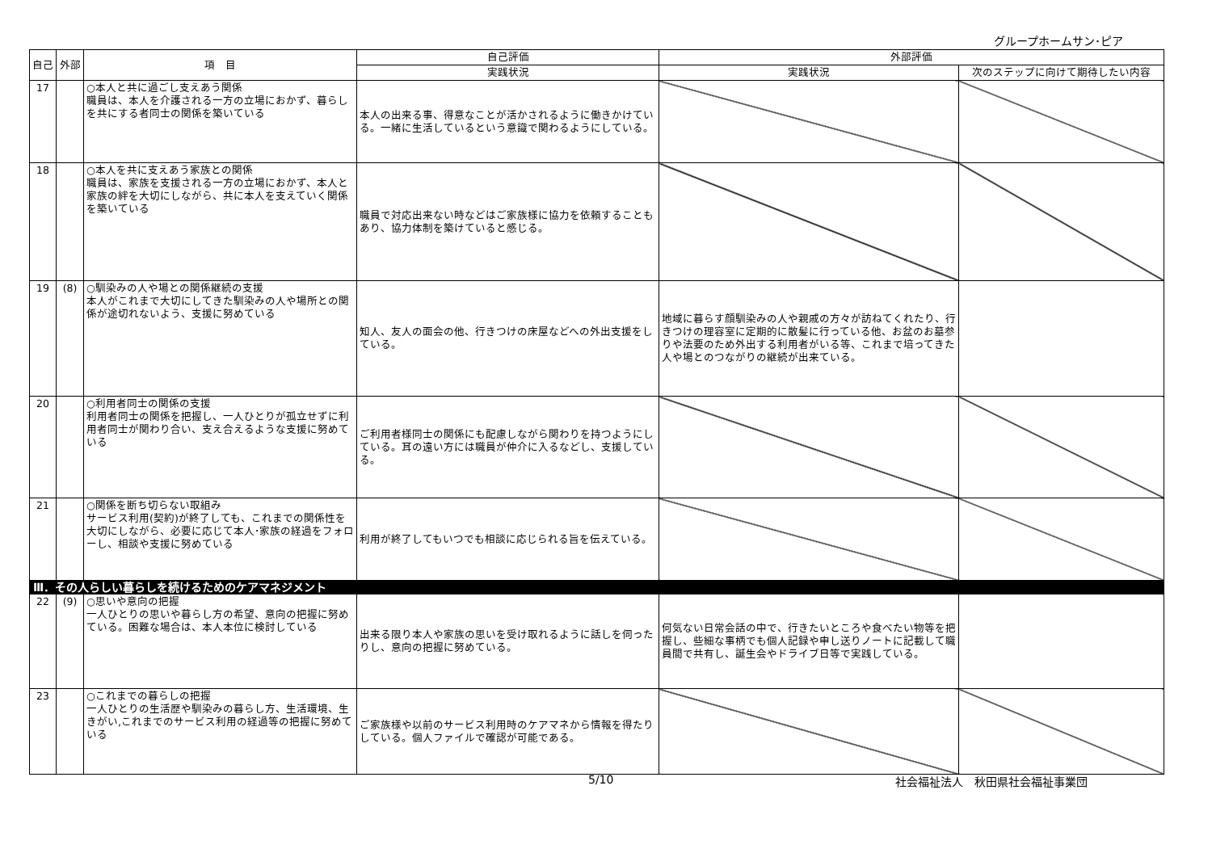グループホームサン･ピア
| 自己 | 外部 | 項 目 | 自己評価 | 外部評価 | |
| --- | --- | --- | --- | --- | --- |
| | | | 実践状況 | 実践状況 | 次のステップに向けて期待したい内容 |
| 17 | | ○本人と共に過ごし支えあう関係 職員は、本人を介護される一方の立場におかず、暮らしを共にする者同士の関係を築いている | 本人の出来る事、得意なことが活かされるように働きかけている。一緒に生活しているという意識で関わるようにしている。 | | |
| 18 | | ○本人を共に支えあう家族との関係 職員は、家族を支援される一方の立場におかず、本人と家族の絆を大切にしながら、共に本人を支えていく関係を築いている | 職員で対応出来ない時などはご家族様に協力を依頼することもあり、協力体制を築けていると感じる。 | | |
| 19 | (8) | ○馴染みの人や場との関係継続の支援 本人がこれまで大切にしてきた馴染みの人や場所との関係が途切れないよう、支援に努めている | 知人、友人の面会の他、行きつけの床屋などへの外出支援をしている。 | 地域に暮らす顔馴染みの人や親戚の方々が訪ねてくれたり、行きつけの理容室に定期的に散髪に行っている他、お盆のお墓参りや法要のため外出する利用者がいる等、これまで培ってきた人や場とのつながりの継続が出来ている。 | |
| 20 | | ○利用者同士の関係の支援 利用者同士の関係を把握し、一人ひとりが孤立せずに利用者同士が関わり合い、支え合えるような支援に努めている | ご利用者様同士の関係にも配慮しながら関わりを持つようにしている。耳の遠い方には職員が仲介に入るなどし、支援している。 | | |
| 21 | | ○関係を断ち切らない取組み サービス利用(契約)が終了しても、これまでの関係性を大切にしながら、必要に応じて本人･家族の経過をフォローし、相談や支援に努めている | 利用が終了してもいつでも相談に応じられる旨を伝えている。 | | |
| Ⅲ．その人らしい暮らしを続けるためのケアマネジメント | | | | | |
| 22 | (9) | ○思いや意向の把握 一人ひとりの思いや暮らし方の希望、意向の把握に努めている。困難な場合は、本人本位に検討している | 出来る限り本人や家族の思いを受け取れるように話しを伺ったりし、意向の把握に努めている。 | 何気ない日常会話の中で、行きたいところや食べたい物等を把握し、些細な事柄でも個人記録や申し送りノートに記載して職員間で共有し、誕生会やドライブ日等で実践している。 | |
| 23 | | ○これまでの暮らしの把握 一人ひとりの生活歴や馴染みの暮らし方、生活環境、生きがい,これまでのサービス利用の経過等の把握に努めている | ご家族様や以前のサービス利用時のケアマネから情報を得たりしている。個人ファイルで確認が可能である。 | | |
5/10 社会福祉法人　秋田県社会福祉事業団